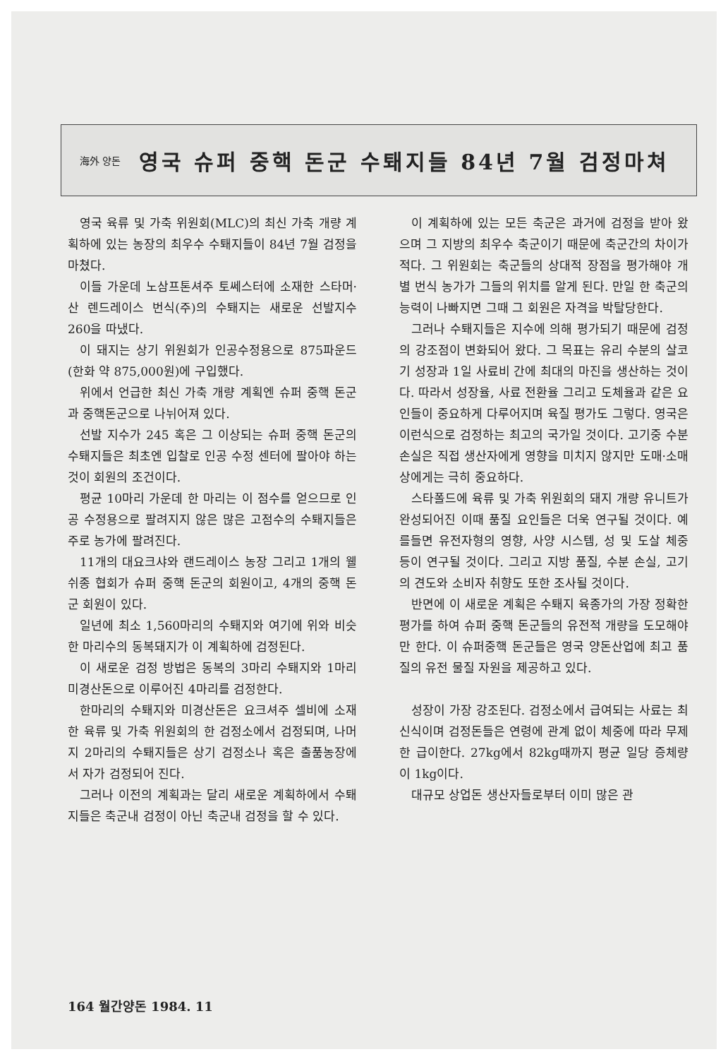海外 양돈
영국 슈퍼 중핵 돈군 수퇘지들 84년 7월 검정마쳐
영국 육류 및 가축 위원회(MLC)의 최신 가축 개량 계획하에 있는 농장의 최우수 수퇘지들이 84년 7월 검정을 마쳤다.
이들 가운데 노삼프톤셔주 토쎄스터에 소재한 스타머·산 렌드레이스 번식(주)의 수퇘지는 새로운 선발지수 260을 따냈다.
이 돼지는 상기 위원회가 인공수정용으로 875파운드(한화 약 875,000원)에 구입했다.
위에서 언급한 최신 가축 개량 계획엔 슈퍼 중핵 돈군과 중핵돈군으로 나뉘어져 있다.
선발 지수가 245 혹은 그 이상되는 슈퍼 중핵 돈군의 수퇘지들은 최초엔 입찰로 인공 수정 센터에 팔아야 하는 것이 회원의 조건이다.
평균 10마리 가운데 한 마리는 이 점수를 얻으므로 인공 수정용으로 팔려지지 않은 많은 고점수의 수퇘지들은 주로 농가에 팔려진다.
11개의 대요크샤와 랜드레이스 농장 그리고 1개의 웰쉬종 협회가 슈퍼 중핵 돈군의 회원이고, 4개의 중핵 돈군 회원이 있다.
일년에 최소 1,560마리의 수퇘지와 여기에 위와 비슷한 마리수의 동복돼지가 이 계획하에 검정된다.
이 새로운 검정 방법은 동복의 3마리 수퇘지와 1마리 미경산돈으로 이루어진 4마리를 검정한다.
한마리의 수퇘지와 미경산돈은 요크셔주 셀비에 소재한 육류 및 가축 위원회의 한 검정소에서 검정되며, 나머지 2마리의 수퇘지들은 상기 검정소나 혹은 출품농장에서 자가 검정되어 진다.
그러나 이전의 계획과는 달리 새로운 계획하에서 수퇘지들은 축군내 검정이 아닌 축군내 검정을 할 수 있다.
이 계획하에 있는 모든 축군은 과거에 검정을 받아 왔으며 그 지방의 최우수 축군이기 때문에 축군간의 차이가 적다. 그 위원회는 축군들의 상대적 장점을 평가해야 개별 번식 농가가 그들의 위치를 알게 된다. 만일 한 축군의 능력이 나빠지면 그때 그 회원은 자격을 박탈당한다.
그러나 수퇘지들은 지수에 의해 평가되기 때문에 검정의 강조점이 변화되어 왔다. 그 목표는 유리 수분의 살코기 성장과 1일 사료비 간에 최대의 마진을 생산하는 것이다. 따라서 성장율, 사료 전환율 그리고 도체율과 같은 요인들이 중요하게 다루어지며 육질 평가도 그렇다. 영국은 이런식으로 검정하는 최고의 국가일 것이다. 고기중 수분 손실은 직접 생산자에게 영향을 미치지 않지만 도매·소매상에게는 극히 중요하다.
스타폴드에 육류 및 가축 위원회의 돼지 개량 유니트가 완성되어진 이때 품질 요인들은 더욱 연구될 것이다. 예를들면 유전자형의 영향, 사양 시스템, 성 및 도살 체중 등이 연구될 것이다. 그리고 지방 품질, 수분 손실, 고기의 견도와 소비자 취향도 또한 조사될 것이다.
반면에 이 새로운 계획은 수퇘지 육종가의 가장 정확한 평가를 하여 슈퍼 중핵 돈군들의 유전적 개량을 도모해야만 한다. 이 슈퍼중핵 돈군들은 영국 양돈산업에 최고 품질의 유전 물질 자원을 제공하고 있다.
성장이 가장 강조된다. 검정소에서 급여되는 사료는 최신식이며 검정돈들은 연령에 관계 없이 체중에 따라 무제한 급이한다. 27kg에서 82kg때까지 평균 일당 증체량이 1kg이다.
대규모 상업돈 생산자들로부터 이미 많은 관
164 월간양돈 1984. 11